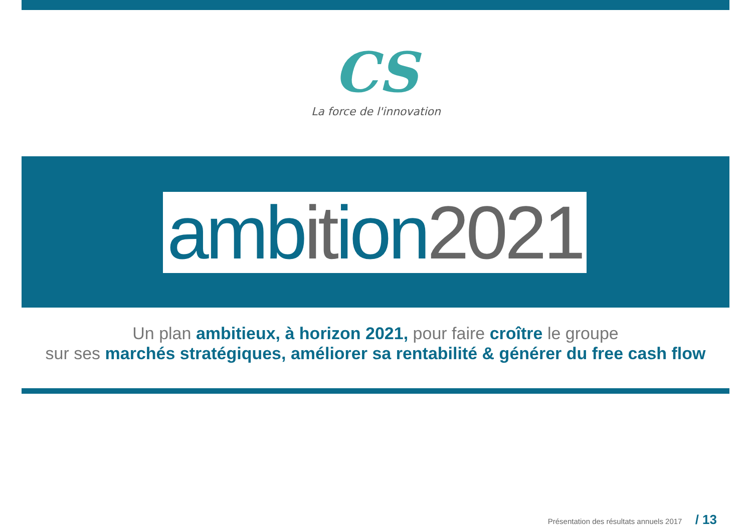CS
La force de l'innovation
ambition2021
Un plan ambitieux, à horizon 2021, pour faire croître le groupe
sur ses marchés stratégiques, améliorer sa rentabilité & générer du free cash flow
Présentation des résultats annuels 2017 / 13